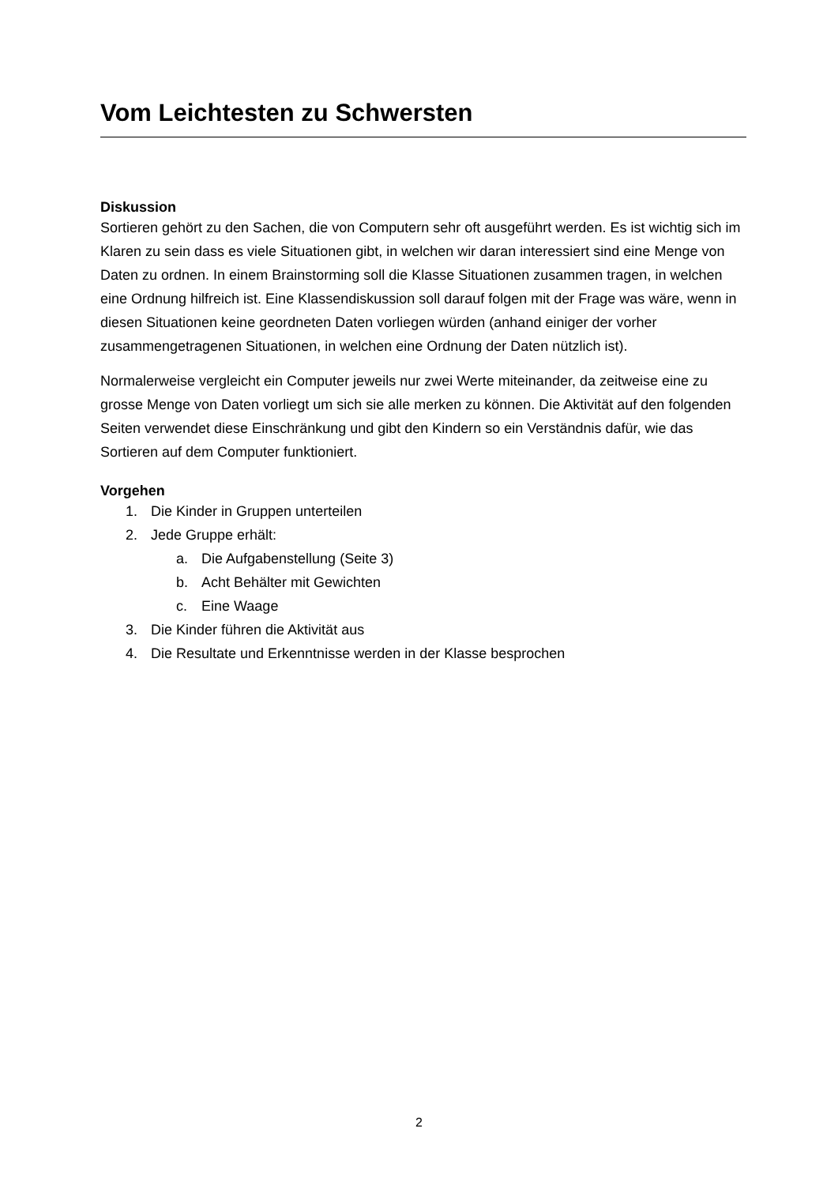Vom Leichtesten zu Schwersten
Diskussion
Sortieren gehört zu den Sachen, die von Computern sehr oft ausgeführt werden. Es ist wichtig sich im Klaren zu sein dass es viele Situationen gibt, in welchen wir daran interessiert sind eine Menge von Daten zu ordnen. In einem Brainstorming soll die Klasse Situationen zusammen tragen, in welchen eine Ordnung hilfreich ist. Eine Klassendiskussion soll darauf folgen mit der Frage was wäre, wenn in diesen Situationen keine geordneten Daten vorliegen würden (anhand einiger der vorher zusammengetragenen Situationen, in welchen eine Ordnung der Daten nützlich ist).
Normalerweise vergleicht ein Computer jeweils nur zwei Werte miteinander, da zeitweise eine zu grosse Menge von Daten vorliegt um sich sie alle merken zu können. Die Aktivität auf den folgenden Seiten verwendet diese Einschränkung und gibt den Kindern so ein Verständnis dafür, wie das Sortieren auf dem Computer funktioniert.
Vorgehen
1. Die Kinder in Gruppen unterteilen
2. Jede Gruppe erhält:
a. Die Aufgabenstellung (Seite 3)
b. Acht Behälter mit Gewichten
c. Eine Waage
3. Die Kinder führen die Aktivität aus
4. Die Resultate und Erkenntnisse werden in der Klasse besprochen
2